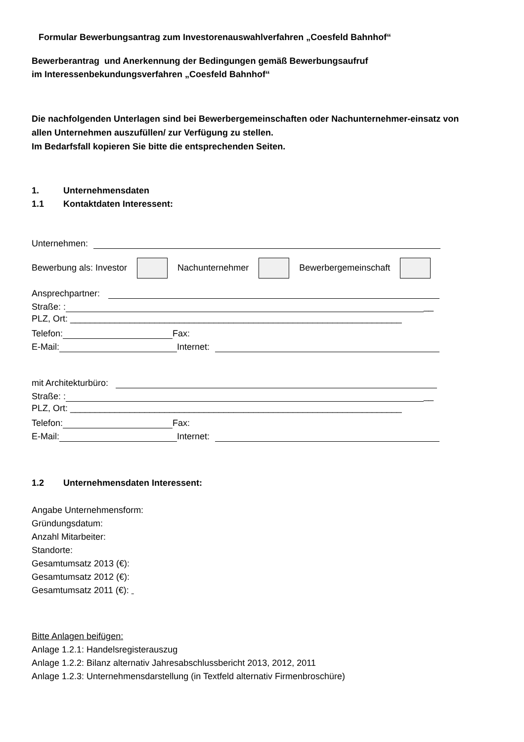Formular Bewerbungsantrag zum Investorenauswahlverfahren „Coesfeld Bahnhof“
Bewerberantrag und Anerkennung der Bedingungen gemäß Bewerbungsaufruf
im Interessenbekundungsverfahren „Coesfeld Bahnhof“
Die nachfolgenden Unterlagen sind bei Bewerbergemeinschaften oder Nachunternehmer-einsatz von allen Unternehmen auszufüllen/ zur Verfügung zu stellen.
Im Bedarfsfall kopieren Sie bitte die entsprechenden Seiten.
1. Unternehmensdaten
1.1 Kontaktdaten Interessent:
Unternehmen:
Bewerbung als: Investor Nachunternehmer Bewerbergemeinschaft
Ansprechpartner:
Straße: :
__
PLZ, Ort: ___________________________________________________________________
Telefon:
Fax:
E-Mail:
Internet:
mit Architekturbüro:
Straße: :
__
PLZ, Ort: ___________________________________________________________________
Telefon:
Fax:
E-Mail:
Internet:
1.2 Unternehmensdaten Interessent:
Angabe Unternehmensform:
Gründungsdatum:
Anzahl Mitarbeiter:
Standorte:
Gesamtumsatz 2013 (€):
Gesamtumsatz 2012 (€):
Gesamtumsatz 2011 (€):
Bitte Anlagen beifügen:
Anlage 1.2.1: Handelsregisterauszug
Anlage 1.2.2: Bilanz alternativ Jahresabschlussbericht 2013, 2012, 2011
Anlage 1.2.3: Unternehmensdarstellung (in Textfeld alternativ Firmenbroschüre)